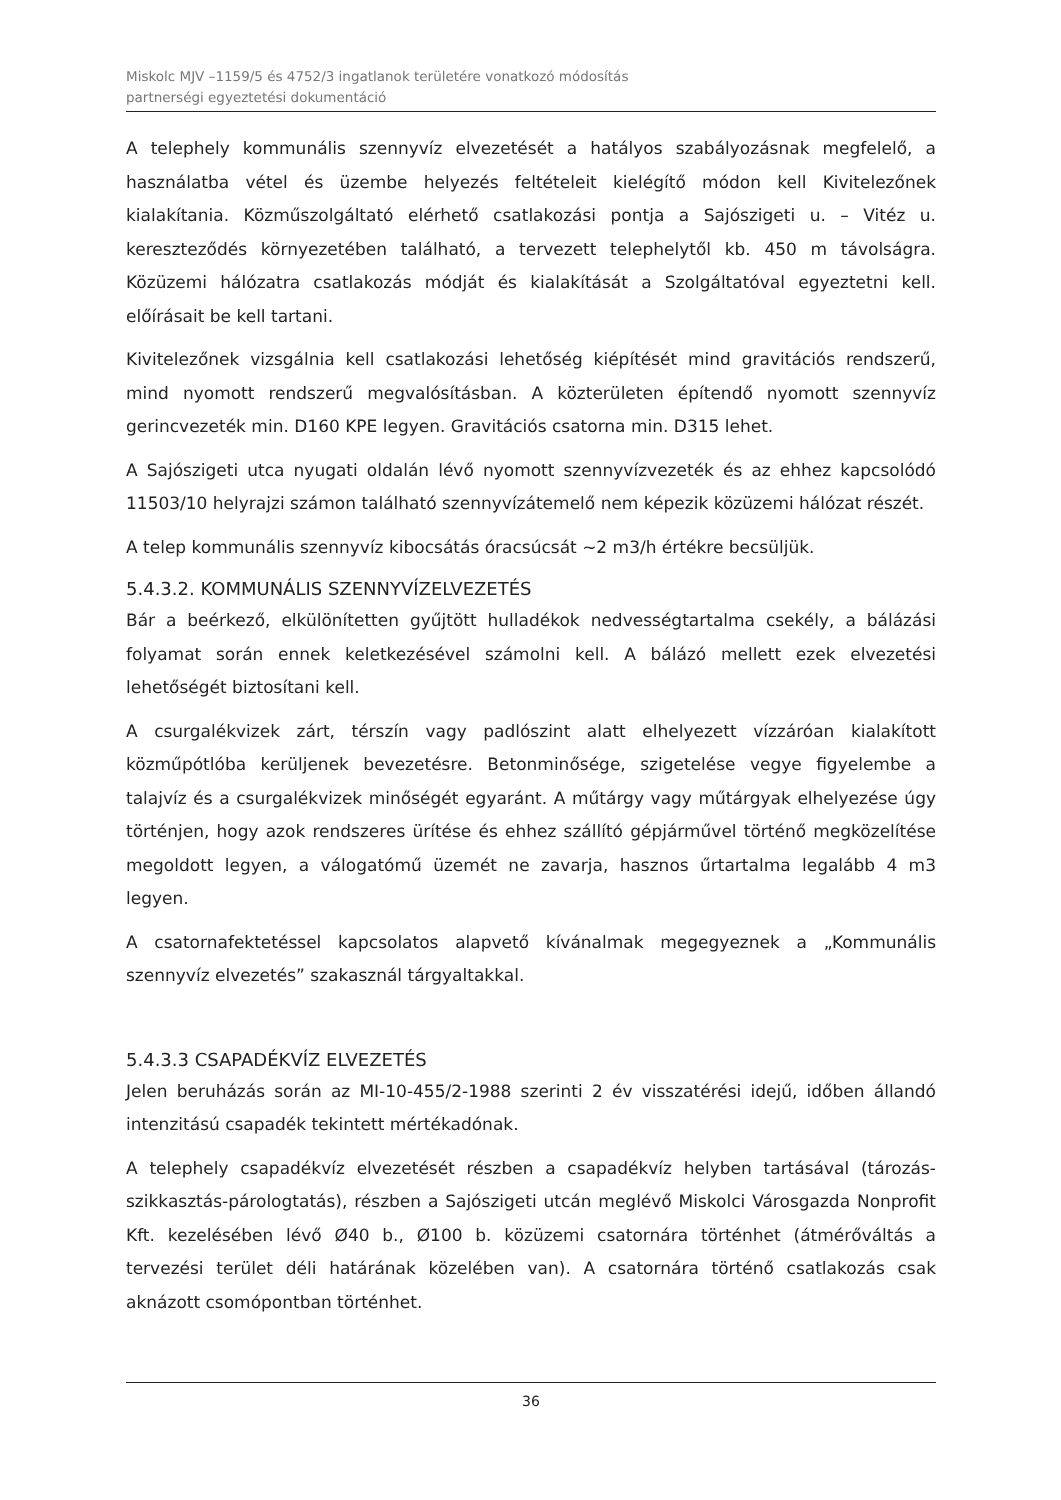Miskolc MJV –1159/5 és 4752/3 ingatlanok területére vonatkozó módosítás
partnerségi egyeztetési dokumentáció
A telephely kommunális szennyvíz elvezetését a hatályos szabályozásnak megfelelő, a használatba vétel és üzembe helyezés feltételeit kielégítő módon kell Kivitelezőnek kialakítania. Közműszolgáltató elérhető csatlakozási pontja a Sajószigeti u. – Vitéz u. kereszteződés környezetében található, a tervezett telephelytől kb. 450 m távolságra. Közüzemi hálózatra csatlakozás módját és kialakítását a Szolgáltatóval egyeztetni kell. előírásait be kell tartani.
Kivitelezőnek vizsgálnia kell csatlakozási lehetőség kiépítését mind gravitációs rendszerű, mind nyomott rendszerű megvalósításban. A közterületen építendő nyomott szennyvíz gerincvezeték min. D160 KPE legyen. Gravitációs csatorna min. D315 lehet.
A Sajószigeti utca nyugati oldalán lévő nyomott szennyvízvezeték és az ehhez kapcsolódó 11503/10 helyrajzi számon található szennyvízátemelő nem képezik közüzemi hálózat részét.
A telep kommunális szennyvíz kibocsátás óracsúcsát ~2 m3/h értékre becsüljük.
5.4.3.2. KOMMUNÁLIS SZENNYVÍZELVEZETÉS
Bár a beérkező, elkülönítetten gyűjtött hulladékok nedvességtartalma csekély, a bálázási folyamat során ennek keletkezésével számolni kell. A bálázó mellett ezek elvezetési lehetőségét biztosítani kell.
A csurgalékvizek zárt, térszín vagy padlószint alatt elhelyezett vízzáróan kialakított közműpótlóba kerüljenek bevezetésre. Betonminősége, szigetelése vegye figyelembe a talajvíz és a csurgalékvizek minőségét egyaránt. A műtárgy vagy műtárgyak elhelyezése úgy történjen, hogy azok rendszeres ürítése és ehhez szállító gépjárművel történő megközelítése megoldott legyen, a válogatómű üzemét ne zavarja, hasznos űrtartalma legalább 4 m3 legyen.
A csatornafektetéssel kapcsolatos alapvető kívánalmak megegyeznek a „Kommunális szennyvíz elvezetés” szakasznál tárgyaltakkal.
5.4.3.3 CSAPADÉKVÍZ ELVEZETÉS
Jelen beruházás során az MI-10-455/2-1988 szerinti 2 év visszatérési idejű, időben állandó intenzitású csapadék tekintett mértékadónak.
A telephely csapadékvíz elvezetését részben a csapadékvíz helyben tartásával (tározás-szikkasztás-párologtatás), részben a Sajószigeti utcán meglévő Miskolci Városgazda Nonprofit Kft. kezelésében lévő Ø40 b., Ø100 b. közüzemi csatornára történhet (átmérőváltás a tervezési terület déli határának közelében van). A csatornára történő csatlakozás csak aknázott csomópontban történhet.
36